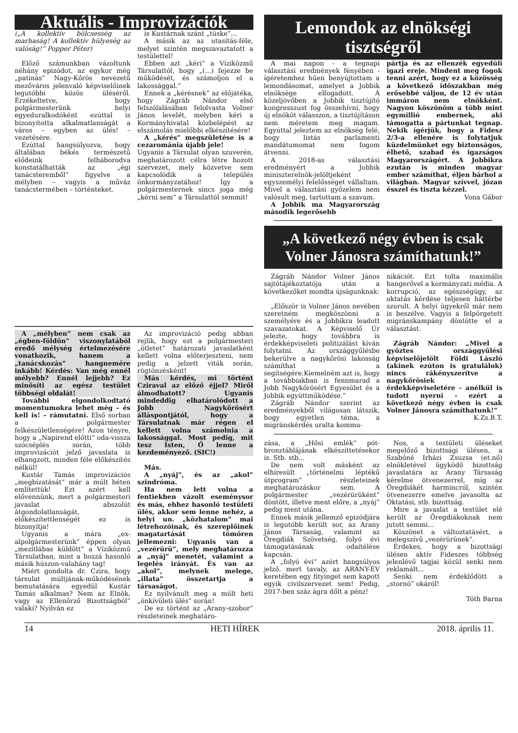Aktuális - Improvizációk
(„A kollektív bölcsesség az marhaság! A kollektív hülyeség az valóság!” Popper Péter)
Előző számunkban vázoltunk néhány epizódot, az egykor még „patinás” Nagy-Kőrös nevezetű mezőváros jelenvaló képviselőinek legutóbbi közös üléséről. Érzékeltetve, hogy polgármesterünk helyi egyeduralkodóként ezúttal is bizonyította alkalmatlanságát a város – egyben az ülés! – vezetésére.
Ezúttal hangsúlyozva, hogy általában békés természetű elődeink felháborodva konstatálhatták az „égi tanácsteremből” figyelve a mélyben – vagyis a műváz tanácstermében – történteket.
is Kustárnak szánt „tüske”...
A másik az az utasítás-féle, melyet szintén megszavaztatott a testülettel!
Ebben azt „kéri” a Víziközmű Társulattól, hogy „(...) fejezze be működését, és számoljon el a lakossággal.”
Ennek a „kérésnek” az előjátéka, hogy Zágráb Nándor első felszólalásában felolvasta Volner János levelét, melyben kéri a Kormányhivatal közbelépést az elszámolás mielőbbi elkészítésére!
A „kérés” megszületése is a cezarománia újabb jele!
Ugyanis a Társulat olyan szuverén, meghatározott célra létre hozott szervezet, mely közvetve sem kapcsolódik a település önkormányzatához! Így a polgármesternek sincs joga még „kérni sem” a Társulattól semmit!
A „mélyben” nem csak az „égben-földön” viszonylatából eredő mélység értelmezésére vonatkozik, hanem a „tanácskozás” hangnemére inkább! Kérdés: Van még ennél mélyebb? Ennél lejjebb? Ez minősíti az egész testület többségi oldalát!
További elgondolkodtató momentumokra lehet még – és kell is! – rámutatni. Első sorban a polgármester felkészületlenségére! Azon tényre, hogy a „Napirend előtti” oda-vissza szócséplés során, több improvizációt jelző javaslata is elhangzott, minden féle előkészítés nélkül!
Kustár Tamás improvizációs „megbízatását” már a múlt héten említettük! Ezt azért kell elővennünk, mert a polgármesteri javaslat abszolút átgondolatlanságát, előkészítettlenségét ez is bizonyítja!
Ugyanis a mára „ex-alpolgármesterünk” éppen olyan „mezítlábas küldött” a Víziközmű Társulatban, mint a hozzá hasonló másik húszon-valahány tag!
Miért gondolta dr. Czira, hogy társulat múltjának-működésének bemutatására egyedül Kustár Tamás alkalmas? Nem az Elnök, vagy az Ellenőrző Bizottságból” valaki? Nyilván ez
Az improvizáció pedig abban rejlik, hogy ezt a polgármesteri „ötletet” határozati javaslatként kellett volna előterjeszteni, nem pedig a jelzett viták során, rögtönzésként!
Más kérdés, mi történt Cziraval az előző éjjel? Miről álmodhatott? Ugyanis mindeddig elhatárolódott a Jobb Nagykőrösért álláspontjától, hogy a Társulatnak már régen el kellett volna számolnia a lakossággal. Most pedig, mit tesz Isten, Ő lenne a kezdeményező. (SIC!)
Más.
A „nyáj”, és az „akol” szindróma.
Ha nem lett volna a fentiekben vázolt eseménysor és más, ehhez hasonló testületi ülés, akkor sem lenne nehéz, a helyi un. „közhatalom” mai létrehozóinak, és szereplőinek magatartását tömören jellemezni: Ugyanis van a „vezérürü”, mely meghatározza a „nyáj” menetét, valamint a legelés irányát. És van az „akol”, melynek melege, „illata” összetartja a társaságot.
Ez nyilvánult meg a múlt heti „önkívületi ülés” során!
De ez történt az „Arany-szobor” részleteinek meghatáro-
Lemondok az elnökségi tisztségről
A mai napon - a tegnapi választási eredmények fényében - ígéretemhez hűen benyújtottam a lemondásomat, amelyet a Jobbik elnöksége elfogadott. A közeljövőben a Jobbik tisztújító kongresszust fog összehívni, hogy új elnököt válasszon, a tisztújításon nem méretem meg magam. Egyúttal jeleztem az elnökség felé, hogy listás parlamenti mandátumomat nem fogom átvenni.
A 2018-as választási eredményért a Jobbik miniszterelnök-jelöltjeként egyszemélyi felelősséget vállaltam. Mivel a választási győzelem nem valósult meg, tartottam a szavam.
A Jobbik ma Magyarország második legerősebb
pártja és az ellenzék egyedüli igazi ereje. Mindent meg fogok tenni azért, hogy ez a közösség a következő időszakban még erősebbé váljon, de 12 év után immáron nem elnökként. Nagyon köszönöm a több mint egymillió embernek, aki támogatta a pártunkat tegnap. Nekik ígérjük, hogy a Fidesz 2/3-a ellenére is folytatjuk küzdelmünket egy biztonságos, élhető, szabad és igazságos Magyarországért. A Jobbikra ezután is minden magyar ember számíthat, éljen bárhol a világban. Magyar szívvel, józan ésszel és tiszta kézzel.
Vona Gábor
„A következő négy évben is csak Volner Jánosra számíthatunk!”
Zágráb Nándor Volner János sajtótájékoztatója után a következőket mondta újságunknak:
„Először is Volner János nevében szeretném megköszönni a személyére és a Jobbikra leadott szavazatokat. A Képviselő Úr jelezte, hogy továbbra is érdekképviseleti politizálást kíván folytatni. Az országgyűlésbe bekerülve a nagykőrösi lakosság számíthat a segítségére.Kiemelném azt is, hogy a továbbiakban is fennmarad a Jobb Nagykőrösért Egyesület és a Jobbik együttműködése.”
Zágráb Nándor szerint az eredményekből világosan látszik, hogy egyetlen téma, a migránskérdés uralta kommu-
nikációt. Ezt tolta maximális hangerővel a kormányzati média. A korrupció, az egészségügy, az oktatás kérdése teljesen háttérbe szorult. A helyi ügyekről már nem is beszélve. Vagyis a felpörgetett migránskampány döntötte el a választást.
Zágráb Nándor: „Mivel a győztes országgyűlési képviselőjelölt Földi László (akinek ezúton is gratulálok) nincs rákényszerítve a nagykőrösiek érdekképviseletére - anélkül is tudott nyerni - ezért a következő négy évben is csak Volner Jánosra számíthatunk!”
K.Zs.B.T.
zása, a „Hősi emlék” pót-bronztáblájának elkészíttetésekor is. Stb. stb...
De nem volt másként az elhíresült „történelmi léptékű útprogram” részleteinek meghatározáskor sem. A polgármester „vezérürüként” döntött, illetve ment előre, a „nyáj” pedig ment utána.
Ennek másik jellemző epizódjára is legutóbb került sor, az Arany János Társaság, valamint az Öregdiák Szövetség, folyó évi támogatásának odaítélése kapcsán.
A „folyó évi” azért hangsúlyos jelző, mert tavaly, az ARANY-ÉV keretében egy fityinget sem kapott egyik civilszervezet sem! Pedig, 2017-ben száz ágra dőlt a pénz!
Nos, a testületi üléseket megelőző bizottsági ülésen, a Szabóné Irházi Zsuzsa (et.nő) elnökletével ügyködő bizottság javaslatára az Arany Társaság kérelme ötvenezerrel, míg az Öregdiákét harmincról, szintén ötvenezerre emelve javasolta az Oktatási, stb. bizottság.
Mire a javaslat a testület elé került az Öregdiákoknak nem jutott semmi...
Köszönet a változtatásért, a melegszívű „vezérürünek”.
Érdekes, hogy a bizottsági ülésen aktív Fideszes többség jelenlévő tagjai közül senki nem reklamált...
Senki nem érdeklődött a „stornó” okáról!
Tóth Barna
14 HETI HÍREK 2018. április 11.